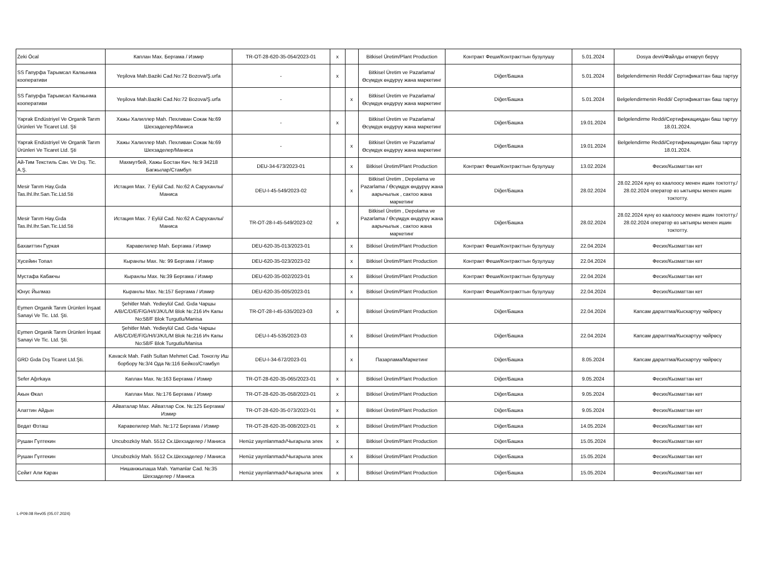| Zeki Öcal | Каплан Мах. Бергама / Измир | TR-OT-28-620-35-054/2023-01 | x | | Bitkisel Üretim/Plant Production | Контракт Феши/Контракттын бузулушу | 5.01.2024 | Dosya devri/Файлды өткөрүп берүү |
| SS Гапурфа Тарымсал Калкынма кооперативи | Yeşilova Mah.Baziki Cad.No:72 Bozova/Ş.urfa | - | x | | Bitkisel Üretim ve Pazarlama/ Өсүмдүк өндүрүү жана маркетинг | Diğer/Башка | 5.01.2024 | Belgelendirmenin Reddi/ Сертификаттан баш тартуу |
| SS Гапурфа Тарымсал Калкынма кооперативи | Yeşilova Mah.Baziki Cad.No:72 Bozova/Ş.urfa | - | | x | Bitkisel Üretim ve Pazarlama/ Өсүмдүк өндүрүү жана маркетинг | Diğer/Башка | 5.01.2024 | Belgelendirmenin Reddi/ Сертификаттан баш тартуу |
| Yaprak Endüstriyel Ve Organik Tarım Ürünleri Ve Ticaret Ltd. Şti | Хажы Халиллер Mah. Пехливан Сокак №:69 Шехзаделер/Маниса | - | x | | Bitkisel Üretim ve Pazarlama/ Өсүмдүк өндүрүү жана маркетинг | Diğer/Башка | 19.01.2024 | Belgelendirme Reddi/Сертификациядан баш тартуу 18.01.2024. |
| Yaprak Endüstriyel Ve Organik Tarım Ürünleri Ve Ticaret Ltd. Şti | Хажы Халиллер Mah. Пехливан Сокак №:69 Шехзаделер/Маниса | - | | x | Bitkisel Üretim ve Pazarlama/ Өсүмдүк өндүрүү жана маркетинг | Diğer/Башка | 19.01.2024 | Belgelendirme Reddi/Сертификациядан баш тартуу 18.01.2024. |
| Ай-Тим Текстиль Сан. Ve Dış. Tic. A.Ş. | Махмутбей, Хажы Бостан Көч. №:9 34218 Багжылар/Стамбул | DEU-34-673/2023-01 | | x | Bitkisel Üretim/Plant Production | Контракт Феши/Контракттын бузулушу | 13.02.2024 | Фесих/Кызматтан кет |
| Mesir Tarım Hay.Gıda Tas.Ihl.Ihr.San.Tic.Ltd.Sti | Истация Мах. 7 Eylül Cad. No:62 A Саруханлы/Маниса | DEU-I-45-549/2023-02 | | x | Bitkisel Üretim , Depolama ve Pazarlama / Өсүмдүк өндүрүү жана аарычылык , сактоо жана маркетинг | Diğer/Башка | 28.02.2024 | 28.02.2024 күнү өз каалоосу менен ишин токтотту./ 28.02.2024 оператор өз ыктыяры менен ишин токтотту. |
| Mesir Tarım Hay.Gıda Tas.Ihl.Ihr.San.Tic.Ltd.Sti | Истация Мах. 7 Eylül Cad. No:62 A Саруханлы/Маниса | TR-OT-28-I-45-549/2023-02 | x | | Bitkisel Üretim , Depolama ve Pazarlama / Өсүмдүк өндүрүү жана аарычылык , сактоо жана маркетинг | Diğer/Башка | 28.02.2024 | 28.02.2024 күнү өз каалоосу менен ишин токтотту./ 28.02.2024 оператор өз ыктыяры менен ишин токтотту. |
| Бахаиттин Гүркая | Каравелилер Mah. Бергама / Измир | DEU-620-35-013/2023-01 | | x | Bitkisel Üretim/Plant Production | Контракт Феши/Контракттын бузулушу | 22.04.2024 | Фесих/Кызматтан кет |
| Хусейин Топал | Кыранлы Мах. №: 99 Бергама / Измир | DEU-620-35-023/2023-02 | | x | Bitkisel Üretim/Plant Production | Контракт Феши/Контракттын бузулушу | 22.04.2024 | Фесих/Кызматтан кет |
| Мустафа Кабакчы | Кыранлы Мах. №:39 Бергама / Измир | DEU-620-35-002/2023-01 | | x | Bitkisel Üretim/Plant Production | Контракт Феши/Контракттын бузулушу | 22.04.2024 | Фесих/Кызматтан кет |
| Юнус Йылмаз | Кыранлы Мах. №:157 Бергама / Измир | DEU-620-35-005/2023-01 | | x | Bitkisel Üretim/Plant Production | Контракт Феши/Контракттын бузулушу | 22.04.2024 | Фесих/Кызматтан кет |
| Eymen Organik Tarım Ürünleri İnşaat Sanayi Ve Tic. Ltd. Şti. | Şehitler Mah. Yedieylül Cad. Gıda Чаршы A/B/C/D/E/F/G/H/I/J/K/L/M Blok №:216 Ич Капы No:58/F Blok Turgutlu/Manisa | TR-OT-28-I-45-535/2023-03 | x | | Bitkisel Üretim/Plant Production | Diğer/Башка | 22.04.2024 | Капсам даралтма/Кыскартуу чөйрөсү |
| Eymen Organik Tarım Ürünleri İnşaat Sanayi Ve Tic. Ltd. Şti. | Şehitler Mah. Yedieylül Cad. Gıda Чаршы A/B/C/D/E/F/G/H/I/J/K/L/M Blok №:216 Ич Капы No:58/F Blok Turgutlu/Manisa | DEU-I-45-535/2023-03 | | x | Bitkisel Üretim/Plant Production | Diğer/Башка | 22.04.2024 | Капсам даралтма/Кыскартуу чөйрөсү |
| GRD Gıda Dış Ticaret Ltd.Şti. | Kavacık Mah. Fatih Sultan Mehmet Cad. Тоноглу Иш борбору №:3/4 Ода №:116 Бейкоз/Стамбул | DEU-I-34-672/2023-01 | | x | Пазарлама/Маркетинг | Diğer/Башка | 8.05.2024 | Капсам даралтма/Кыскартуу чөйрөсү |
| Sefer Ağırkaya | Каплан Мах. №:163 Бергама / Измир | TR-OT-28-620-35-065/2023-01 | x | | Bitkisel Üretim/Plant Production | Diğer/Башка | 9.05.2024 | Фесих/Кызматтан кет |
| Акын Өкал | Каплан Мах. №:176 Бергама / Измир | TR-OT-28-620-35-058/2023-01 | x | | Bitkisel Üretim/Plant Production | Diğer/Башка | 9.05.2024 | Фесих/Кызматтан кет |
| Алаттин Айдын | Айваталар Мах. Айватлар Сок. №:125 Бергама/Измир | TR-OT-28-620-35-073/2023-01 | x | | Bitkisel Üretim/Plant Production | Diğer/Башка | 9.05.2024 | Фесих/Кызматтан кет |
| Ведат Өзташ | Каравелилер Mah. №:172 Бергама / Измир | TR-OT-28-620-35-008/2023-01 | x | | Bitkisel Üretim/Plant Production | Diğer/Башка | 14.05.2024 | Фесих/Кызматтан кет |
| Рушан Гүлтекин | Uncubozköy Mah. 5512 Ск.Шехзаделер / Маниса | Henüz yayınlanmadı/Чыгарыла элек | x | | Bitkisel Üretim/Plant Production | Diğer/Башка | 15.05.2024 | Фесих/Кызматтан кет |
| Рушан Гүлтекин | Uncubozköy Mah. 5512 Ск.Шехзаделер / Маниса | Henüz yayınlanmadı/Чыгарыла элек | | x | Bitkisel Üretim/Plant Production | Diğer/Башка | 15.05.2024 | Фесих/Кызматтан кет |
| Сейит Али Каран | Нишанжыпаша Mah. Yamanlar Cad. №:35 Шехзаделер / Маниса | Henüz yayınlanmadı/Чыгарыла элек | x | | Bitkisel Üretim/Plant Production | Diğer/Башка | 15.05.2024 | Фесих/Кызматтан кет |
L-P09.08 Rev05 (05.07.2024)